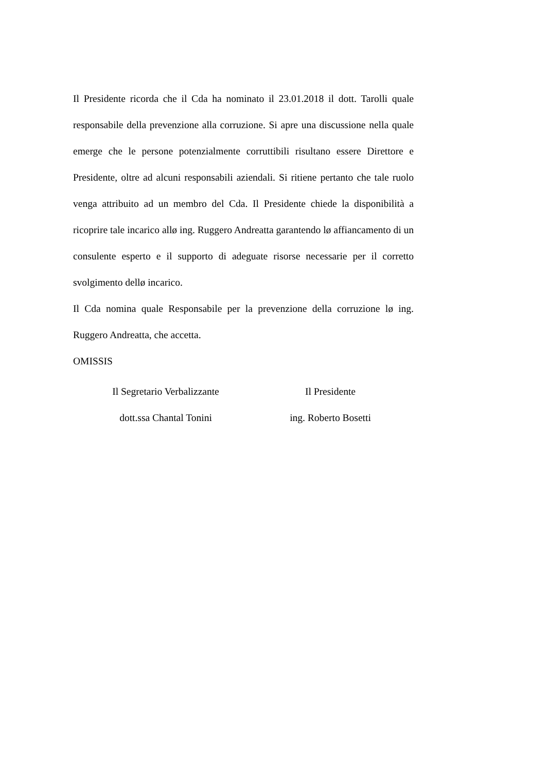Il Presidente ricorda che il Cda ha nominato il 23.01.2018 il dott. Tarolli quale responsabile della prevenzione alla corruzione. Si apre una discussione nella quale emerge che le persone potenzialmente corruttibili risultano essere Direttore e Presidente, oltre ad alcuni responsabili aziendali. Si ritiene pertanto che tale ruolo venga attribuito ad un membro del Cda. Il Presidente chiede la disponibilità a ricoprire tale incarico allø ing. Ruggero Andreatta garantendo lø affiancamento di un consulente esperto e il supporto di adeguate risorse necessarie per il corretto svolgimento dellø incarico.
Il Cda nomina quale Responsabile per la prevenzione della corruzione lø ing. Ruggero Andreatta, che accetta.
OMISSIS
Il Segretario Verbalizzante
dott.ssa Chantal Tonini
Il Presidente
ing. Roberto Bosetti